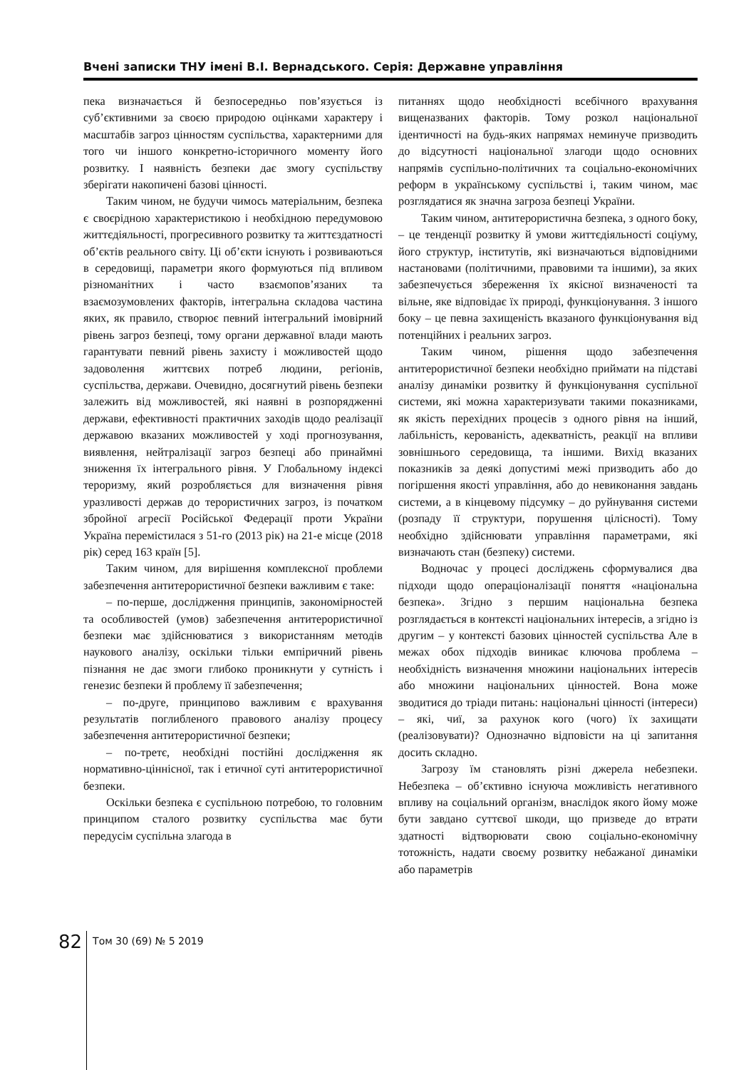Вчені записки ТНУ імені В.І. Вернадського. Серія: Державне управління
пека визначається й безпосередньо пов’язується із суб’єктивними за своєю природою оцінками характеру і масштабів загроз цінностям суспільства, характерними для того чи іншого конкретно-історичного моменту його розвитку. І наявність безпеки дає змогу суспільству зберігати накопичені базові цінності.
Таким чином, не будучи чимось матеріальним, безпека є своєрідною характеристикою і необхідною передумовою життєдіяльності, прогресивного розвитку та життєздатності об’єктів реального світу. Ці об’єкти існують і розвиваються в середовищі, параметри якого формуються під впливом різноманітних і часто взаємопов’язаних та взаємозумовлених факторів, інтегральна складова частина яких, як правило, створює певний інтегральний імовірний рівень загроз безпеці, тому органи державної влади мають гарантувати певний рівень захисту і можливостей щодо задоволення життєвих потреб людини, регіонів, суспільства, держави. Очевидно, досягнутий рівень безпеки залежить від можливостей, які наявні в розпорядженні держави, ефективності практичних заходів щодо реалізації державою вказаних можливостей у ході прогнозування, виявлення, нейтралізації загроз безпеці або принаймні зниження їх інтегрального рівня. У Глобальному індексі тероризму, який розробляється для визначення рівня уразливості держав до терористичних загроз, із початком збройної агресії Російської Федерації проти України Україна перемістилася з 51-го (2013 рік) на 21-е місце (2018 рік) серед 163 країн [5].
Таким чином, для вирішення комплексної проблеми забезпечення антитерористичної безпеки важливим є таке:
– по-перше, дослідження принципів, закономірностей та особливостей (умов) забезпечення антитерористичної безпеки має здійснюватися з використанням методів наукового аналізу, оскільки тільки емпіричний рівень пізнання не дає змоги глибоко проникнути у сутність і генезис безпеки й проблему її забезпечення;
– по-друге, принципово важливим є врахування результатів поглибленого правового аналізу процесу забезпечення антитерористичної безпеки;
– по-третє, необхідні постійні дослідження як нормативно-ціннісної, так і етичної суті антитерористичної безпеки.
Оскільки безпека є суспільною потребою, то головним принципом сталого розвитку суспільства має бути передусім суспільна злагода в
питаннях щодо необхідності всебічного врахування вищеназваних факторів. Тому розкол національної ідентичності на будь-яких напрямах неминуче призводить до відсутності національної злагоди щодо основних напрямів суспільно-політичних та соціально-економічних реформ в українському суспільстві і, таким чином, має розглядатися як значна загроза безпеці України.
Таким чином, антитерористична безпека, з одного боку, – це тенденції розвитку й умови життєдіяльності соціуму, його структур, інститутів, які визначаються відповідними настановами (політичними, правовими та іншими), за яких забезпечується збереження їх якісної визначеності та вільне, яке відповідає їх природі, функціонування. З іншого боку – це певна захищеність вказаного функціонування від потенційних і реальних загроз.
Таким чином, рішення щодо забезпечення антитерористичної безпеки необхідно приймати на підставі аналізу динаміки розвитку й функціонування суспільної системи, які можна характеризувати такими показниками, як якість перехідних процесів з одного рівня на інший, лабільність, керованість, адекватність, реакції на впливи зовнішнього середовища, та іншими. Вихід вказаних показників за деякі допустимі межі призводить або до погіршення якості управління, або до невиконання завдань системи, а в кінцевому підсумку – до руйнування системи (розпаду її структури, порушення цілісності). Тому необхідно здійснювати управління параметрами, які визначають стан (безпеку) системи.
Водночас у процесі досліджень сформувалися два підходи щодо операціоналізації поняття «національна безпека». Згідно з першим національна безпека розглядається в контексті національних інтересів, а згідно із другим – у контексті базових цінностей суспільства Але в межах обох підходів виникає ключова проблема – необхідність визначення множини національних інтересів або множини національних цінностей. Вона може зводитися до тріади питань: національні цінності (інтереси) – які, чиї, за рахунок кого (чого) їх захищати (реалізовувати)? Однозначно відповісти на ці запитання досить складно.
Загрозу їм становлять різні джерела небезпеки. Небезпека – об’єктивно існуюча можливість негативного впливу на соціальний організм, внаслідок якого йому може бути завдано суттєвої шкоди, що призведе до втрати здатності відтворювати свою соціально-економічну тотожність, надати своєму розвитку небажаної динаміки або параметрів
82
Том 30 (69) № 5 2019